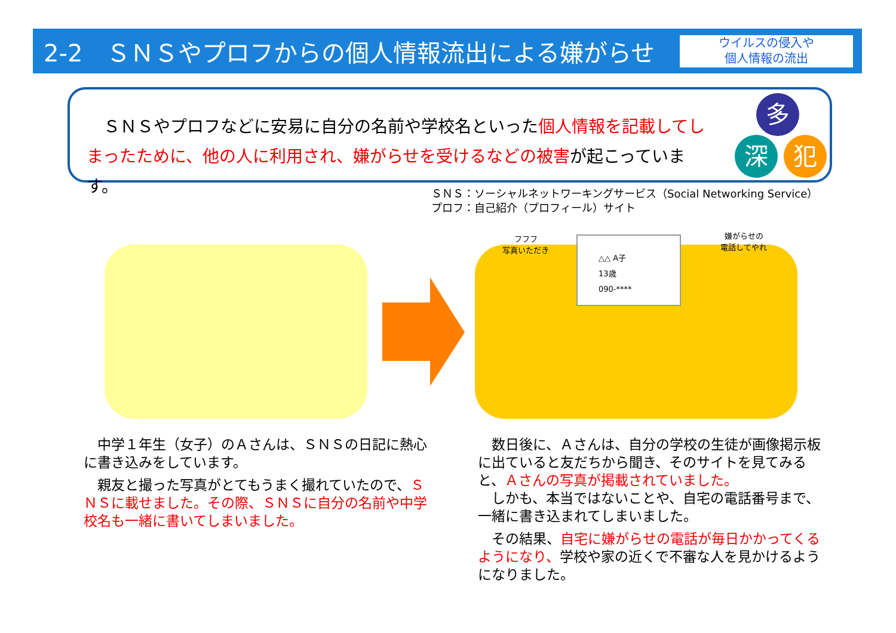2-2　ＳＮＳやプロフからの個人情報流出による嫌がらせ
ウイルスの侵入や
個人情報の流出
　ＳＮＳやプロフなどに安易に自分の名前や学校名といった個人情報を記載してしまったために、他の人に利用され、嫌がらせを受けるなどの被害が起こっています。
多
深 犯
ＳＮＳ：ソーシャルネットワーキングサービス（Social Networking Service）
プロフ：自己紹介（プロフィール）サイト
△△ A子
13歳
090-****
フフフ
写真いただき
嫌がらせの
電話してやれ
中学１年生（女子）のＡさんは、ＳＮＳの日記に熱心に書き込みをしています。
親友と撮った写真がとてもうまく撮れていたので、ＳＮＳに載せました。その際、ＳＮＳに自分の名前や中学校名も一緒に書いてしまいました。
数日後に、Ａさんは、自分の学校の生徒が画像掲示板に出ていると友だちから聞き、そのサイトを見てみると、Ａさんの写真が掲載されていました。
しかも、本当ではないことや、自宅の電話番号まで、一緒に書き込まれてしまいました。
その結果、自宅に嫌がらせの電話が毎日かかってくるようになり、学校や家の近くで不審な人を見かけるようになりました。